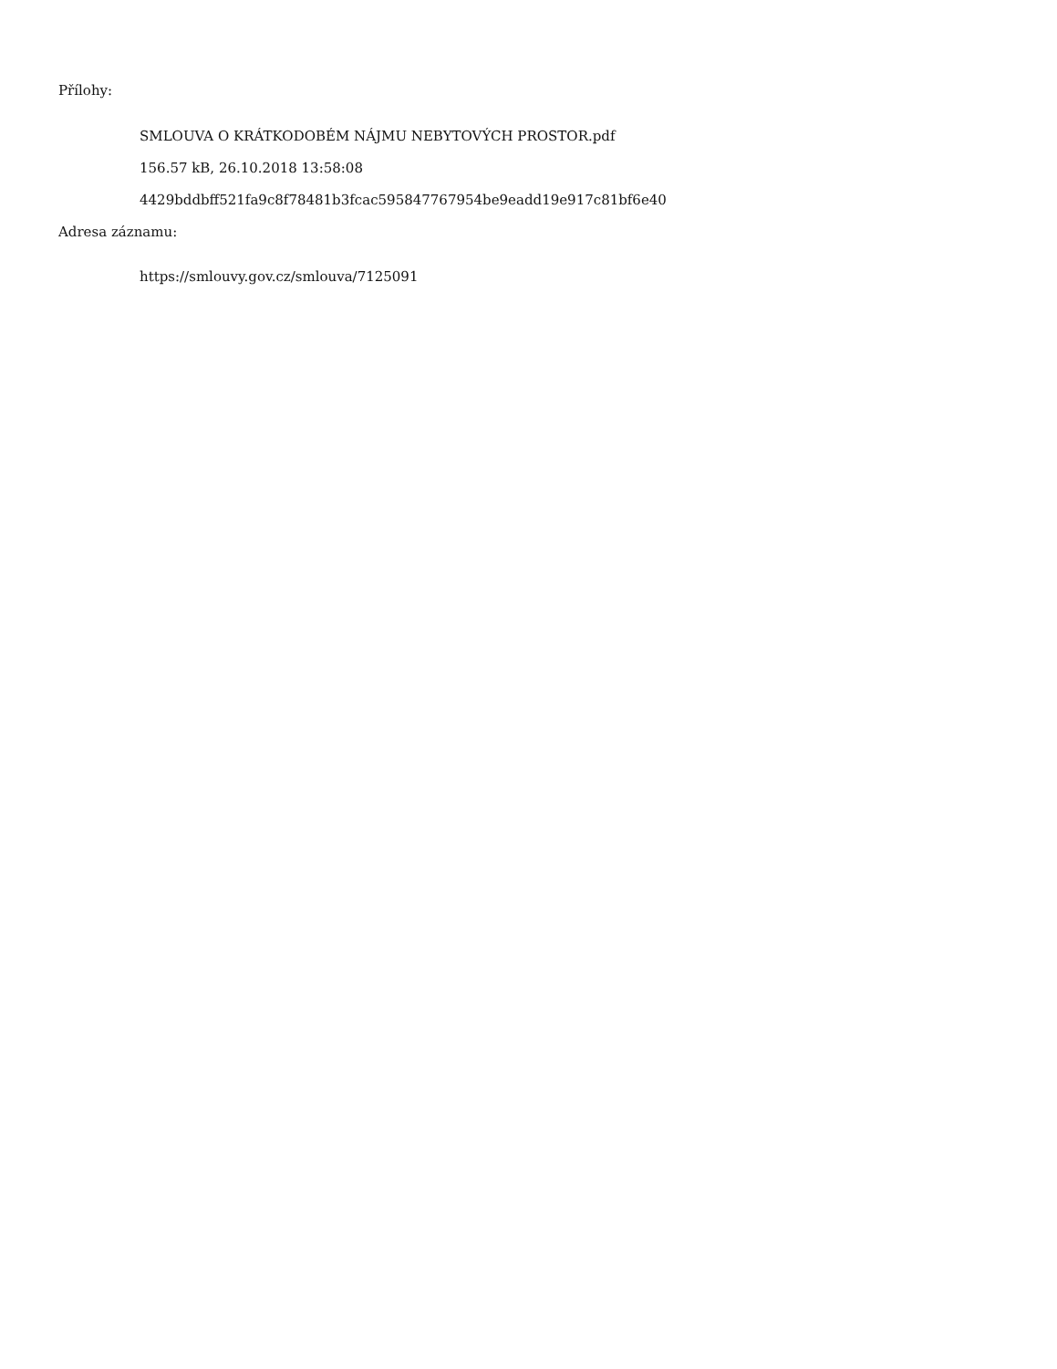Přílohy:
SMLOUVA O KRÁTKODOBÉM NÁJMU NEBYTOVÝCH PROSTOR.pdf
156.57 kB, 26.10.2018 13:58:08
4429bddbff521fa9c8f78481b3fcac595847767954be9eadd19e917c81bf6e40
Adresa záznamu:
https://smlouvy.gov.cz/smlouva/7125091